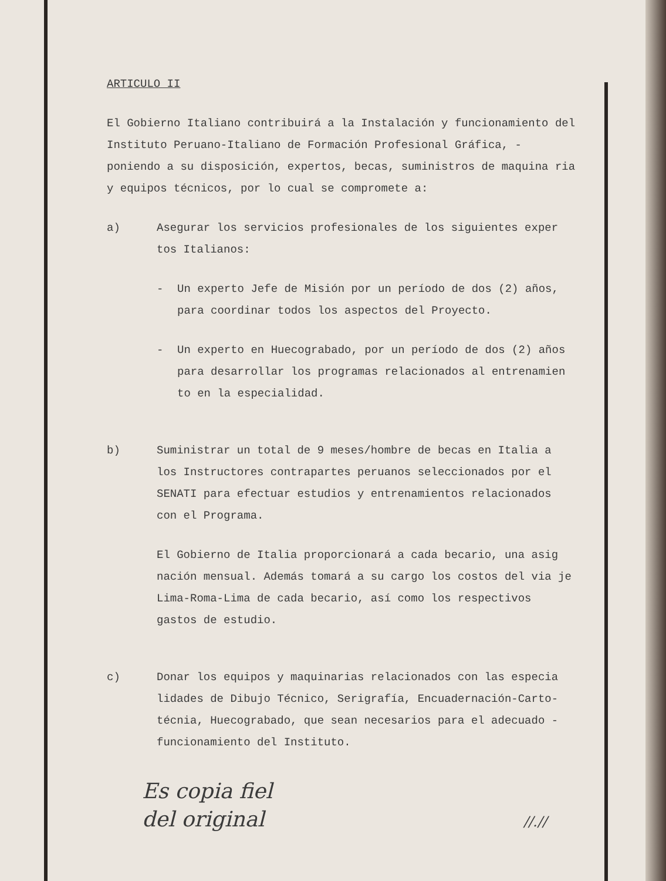ARTICULO II
El Gobierno Italiano contribuirá a la Instalación y funcionamiento del Instituto Peruano-Italiano de Formación Profesional Gráfica, - poniendo a su disposición, expertos, becas, suministros de maquina ria y equipos técnicos, por lo cual se compromete a:
a) Asegurar los servicios profesionales de los siguientes exper tos Italianos:
- Un experto Jefe de Misión por un período de dos (2) años, para coordinar todos los aspectos del Proyecto.
- Un experto en Huecograbado, por un período de dos (2) años para desarrollar los programas relacionados al entrenamien to en la especialidad.
b) Suministrar un total de 9 meses/hombre de becas en Italia a los Instructores contrapartes peruanos seleccionados por el SENATI para efectuar estudios y entrenamientos relacionados con el Programa.
El Gobierno de Italia proporcionará a cada becario, una asig nación mensual. Además tomará a su cargo los costos del via je Lima-Roma-Lima de cada becario, así como los respectivos gastos de estudio.
c) Donar los equipos y maquinarias relacionados con las especia lidades de Dibujo Técnico, Serigrafía, Encuadernación-Carto- técnia, Huecograbado, que sean necesarios para el adecuado - funcionamiento del Instituto.
Es copia fiel
del original //.//